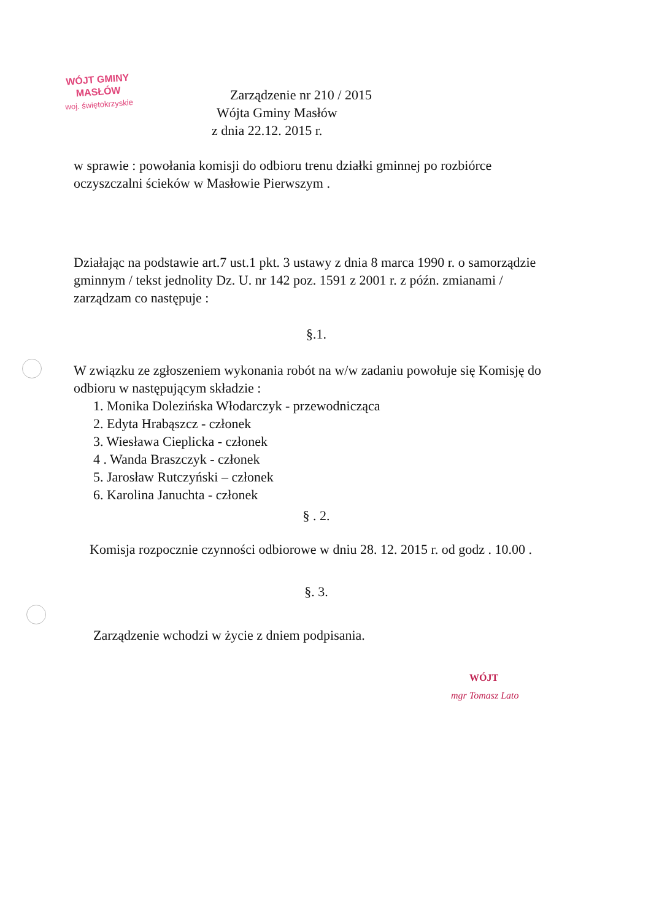WÓJT GMINY
MASŁÓW
woj. świętokrzyskie
Zarządzenie nr 210 / 2015
Wójta Gminy Masłów
z dnia 22.12. 2015 r.
w sprawie : powołania komisji do odbioru trenu działki gminnej po rozbiórce oczyszczalni ścieków w Masłowie Pierwszym .
Działając na podstawie art.7 ust.1 pkt. 3 ustawy z dnia 8 marca 1990 r. o samorządzie gminnym / tekst jednolity Dz. U. nr 142 poz. 1591 z 2001 r. z późn. zmianami / zarządzam co następuje :
§.1.
W związku ze zgłoszeniem wykonania robót na w/w zadaniu powołuje się Komisję do odbioru w następującym składzie :
1. Monika Dolezińska Włodarczyk - przewodnicząca
2. Edyta Hrabąszcz - członek
3. Wiesława Cieplicka - członek
4 . Wanda Braszczyk - członek
5. Jarosław Rutczyński – członek
6. Karolina Januchta - członek
§ . 2.
Komisja rozpocznie czynności odbiorowe w dniu 28. 12. 2015 r. od godz . 10.00 .
§. 3.
Zarządzenie wchodzi w życie z dniem podpisania.
WÓJT
mgr Tomasz Lato